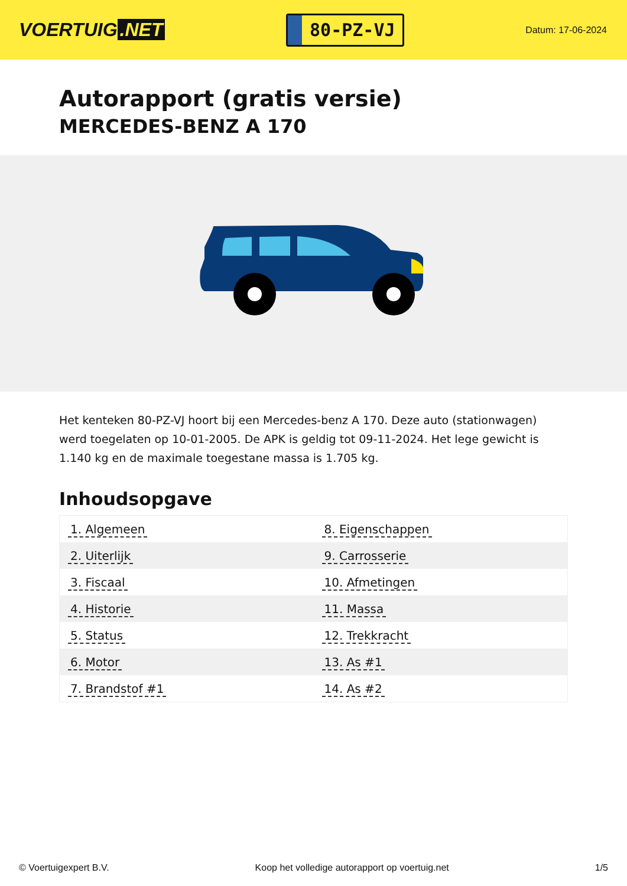VOERTUIG.NET
80-PZ-VJ
Datum: 17-06-2024
Autorapport (gratis versie)
MERCEDES-BENZ A 170
Het kenteken 80-PZ-VJ hoort bij een Mercedes-benz A 170. Deze auto (stationwagen) werd toegelaten op 10-01-2005. De APK is geldig tot 09-11-2024. Het lege gewicht is 1.140 kg en de maximale toegestane massa is 1.705 kg.
Inhoudsopgave
| 1. Algemeen | 8. Eigenschappen |
| 2. Uiterlijk | 9. Carrosserie |
| 3. Fiscaal | 10. Afmetingen |
| 4. Historie | 11. Massa |
| 5. Status | 12. Trekkracht |
| 6. Motor | 13. As #1 |
| 7. Brandstof #1 | 14. As #2 |
© Voertuigexpert B.V. Koop het volledige autorapport op voertuig.net 1/5